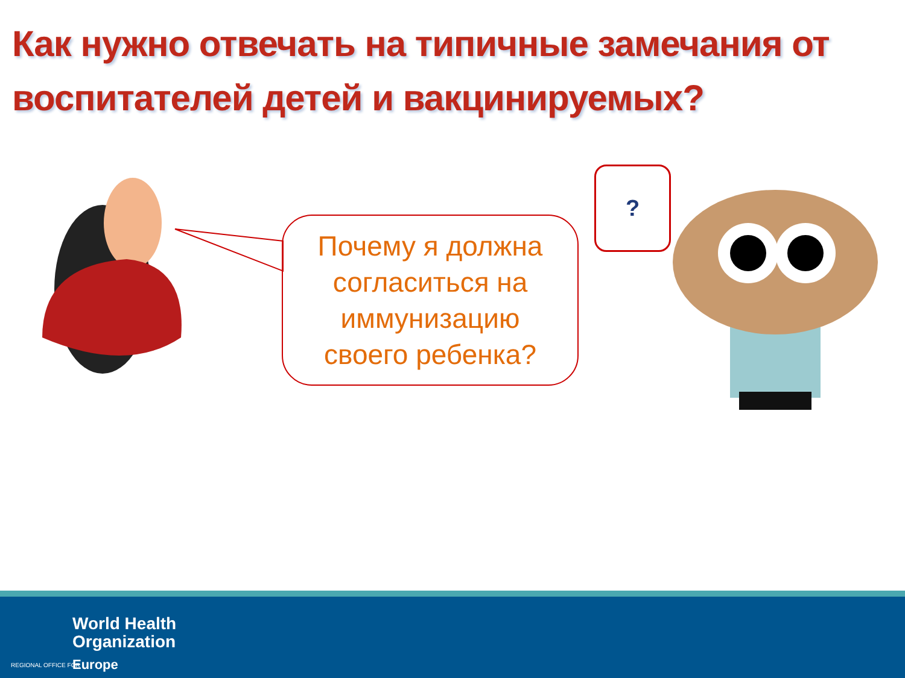Как нужно отвечать на типичные замечания от воспитателей детей и вакцинируемых?
Почему я должна
согласиться на
иммунизацию
своего ребенка?
?
World Health
Organization
REGIONAL OFFICE FOR Europe